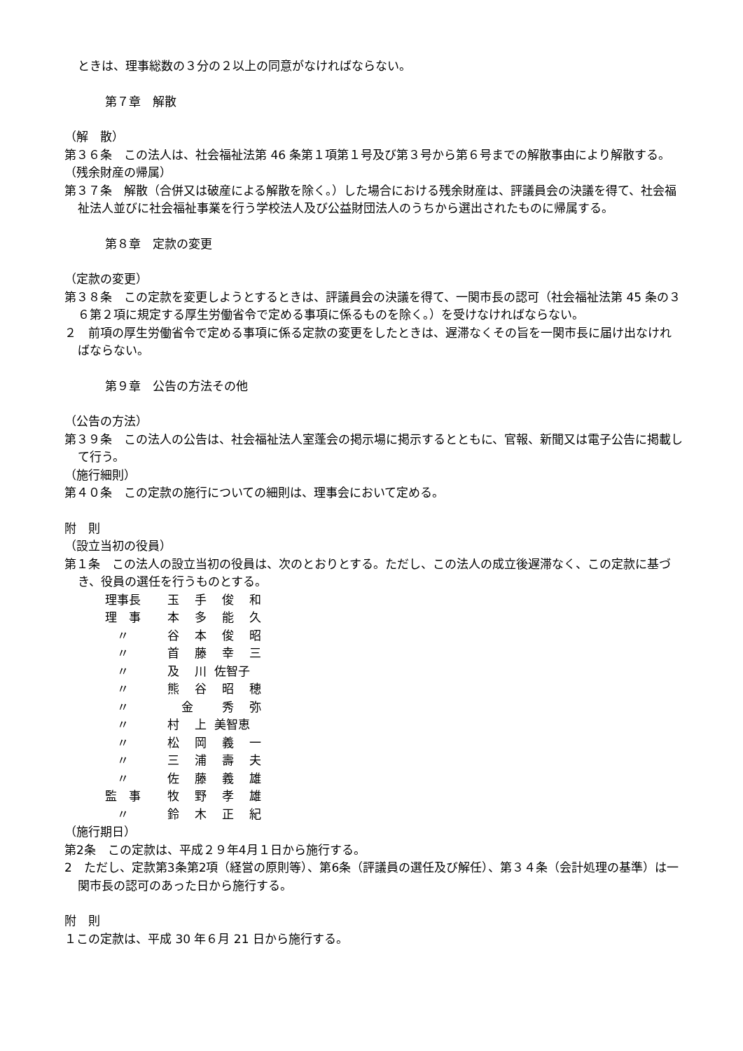ときは、理事総数の３分の２以上の同意がなければならない。
第７章　解散
（解　散）
第３６条　この法人は、社会福祉法第 46 条第１項第１号及び第３号から第６号までの解散事由により解散する。
（残余財産の帰属）
第３７条　解散（合併又は破産による解散を除く。）した場合における残余財産は、評議員会の決議を得て、社会福祉法人並びに社会福祉事業を行う学校法人及び公益財団法人のうちから選出されたものに帰属する。
第８章　定款の変更
（定款の変更）
第３８条　この定款を変更しようとするときは、評議員会の決議を得て、一関市長の認可（社会福祉法第 45 条の３６第２項に規定する厚生労働省令で定める事項に係るものを除く。）を受けなければならない。
２　前項の厚生労働省令で定める事項に係る定款の変更をしたときは、遅滞なくその旨を一関市長に届け出なければならない。
第９章　公告の方法その他
（公告の方法）
第３９条　この法人の公告は、社会福祉法人室蓬会の掲示場に掲示するとともに、官報、新聞又は電子公告に掲載して行う。
（施行細則）
第４０条　この定款の施行についての細則は、理事会において定める。
附　則
（設立当初の役員）
第１条　この法人の設立当初の役員は、次のとおりとする。ただし、この法人の成立後遅滞なく、この定款に基づき、役員の選任を行うものとする。
| 理事長 | 玉 | 手 | 俊 | 和 |
| 理 事 | 本 | 多 | 能 | 久 |
| 〃 | 谷 | 本 | 俊 | 昭 |
| 〃 | 首 | 藤 | 幸 | 三 |
| 〃 | 及 | 川 | 佐智子 | |
| 〃 | 熊 | 谷 | 昭 | 穂 |
| 〃 | 金 | | 秀 | 弥 |
| 〃 | 村 | 上 | 美智恵 | |
| 〃 | 松 | 岡 | 義 | 一 |
| 〃 | 三 | 浦 | 壽 | 夫 |
| 〃 | 佐 | 藤 | 義 | 雄 |
| 監 事 | 牧 | 野 | 孝 | 雄 |
| 〃 | 鈴 | 木 | 正 | 紀 |
（施行期日）
第2条　この定款は、平成２９年4月１日から施行する。
2　ただし、定款第3条第2項（経営の原則等）、第6条（評議員の選任及び解任）、第３４条（会計処理の基準）は一関市長の認可のあった日から施行する。
附　則
１この定款は、平成 30 年６月 21 日から施行する。